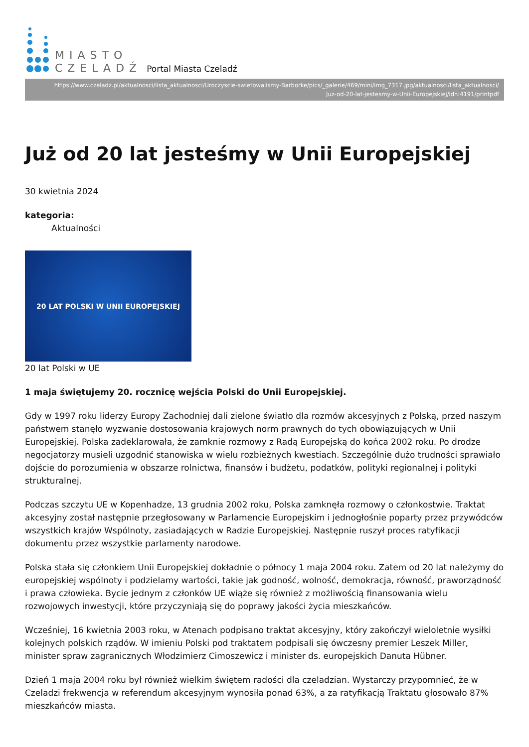MIASTO
CZELADŹ
Portal Miasta Czeladź
https://www.czeladz.pl/aktualnosci/lista_aktualnosci/Uroczyscie-swietowalismy-Barborke/pics/_galerie/469/mini/img_7317.jpg/aktualnosci/lista_aktualnosci/
Juz-od-20-lat-jestesmy-w-Unii-Europejskiej/idn:4191/printpdf
Już od 20 lat jesteśmy w Unii Europejskiej
30 kwietnia 2024
kategoria:
Aktualności
20 LAT POLSKI W UNII EUROPEJSKIEJ
20 lat Polski w UE
1 maja świętujemy 20. rocznicę wejścia Polski do Unii Europejskiej.
Gdy w 1997 roku liderzy Europy Zachodniej dali zielone światło dla rozmów akcesyjnych z Polską, przed naszym państwem stanęło wyzwanie dostosowania krajowych norm prawnych do tych obowiązujących w Unii Europejskiej. Polska zadeklarowała, że zamknie rozmowy z Radą Europejską do końca 2002 roku. Po drodze negocjatorzy musieli uzgodnić stanowiska w wielu rozbieżnych kwestiach. Szczególnie dużo trudności sprawiało dojście do porozumienia w obszarze rolnictwa, finansów i budżetu, podatków, polityki regionalnej i polityki strukturalnej.
Podczas szczytu UE w Kopenhadze, 13 grudnia 2002 roku, Polska zamknęła rozmowy o członkostwie. Traktat akcesyjny został następnie przegłosowany w Parlamencie Europejskim i jednogłośnie poparty przez przywódców wszystkich krajów Wspólnoty, zasiadających w Radzie Europejskiej. Następnie ruszył proces ratyfikacji dokumentu przez wszystkie parlamenty narodowe.
Polska stała się członkiem Unii Europejskiej dokładnie o północy 1 maja 2004 roku. Zatem od 20 lat należymy do europejskiej wspólnoty i podzielamy wartości, takie jak godność, wolność, demokracja, równość, praworządność i prawa człowieka. Bycie jednym z członków UE wiąże się również z możliwością finansowania wielu rozwojowych inwestycji, które przyczyniają się do poprawy jakości życia mieszkańców.
Wcześniej, 16 kwietnia 2003 roku, w Atenach podpisano traktat akcesyjny, który zakończył wieloletnie wysiłki kolejnych polskich rządów. W imieniu Polski pod traktatem podpisali się ówczesny premier Leszek Miller, minister spraw zagranicznych Włodzimierz Cimoszewicz i minister ds. europejskich Danuta Hübner.
Dzień 1 maja 2004 roku był również wielkim świętem radości dla czeladzian. Wystarczy przypomnieć, że w Czeladzi frekwencja w referendum akcesyjnym wynosiła ponad 63%, a za ratyfikacją Traktatu głosowało 87% mieszkańców miasta.